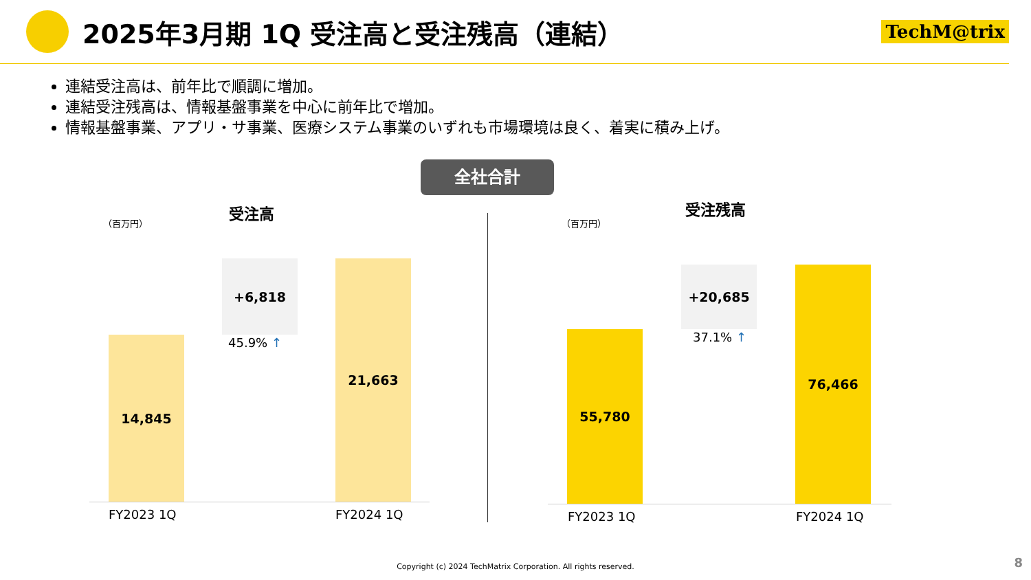2025年3月期 1Q 受注高と受注残高（連結）
TechM@trix
連結受注高は、前年比で順調に増加。
連結受注残高は、情報基盤事業を中心に前年比で増加。
情報基盤事業、アプリ・サ事業、医療システム事業のいずれも市場環境は良く、着実に積み上げ。
全社合計
（百万円）
受注高
14,845
+6,818
45.9% ↑
21,663
FY2023 1Q FY2024 1Q
（百万円）
受注残高
55,780
+20,685
37.1% ↑
76,466
FY2023 1Q FY2024 1Q
Copyright (c) 2024 TechMatrix Corporation. All rights reserved.
8